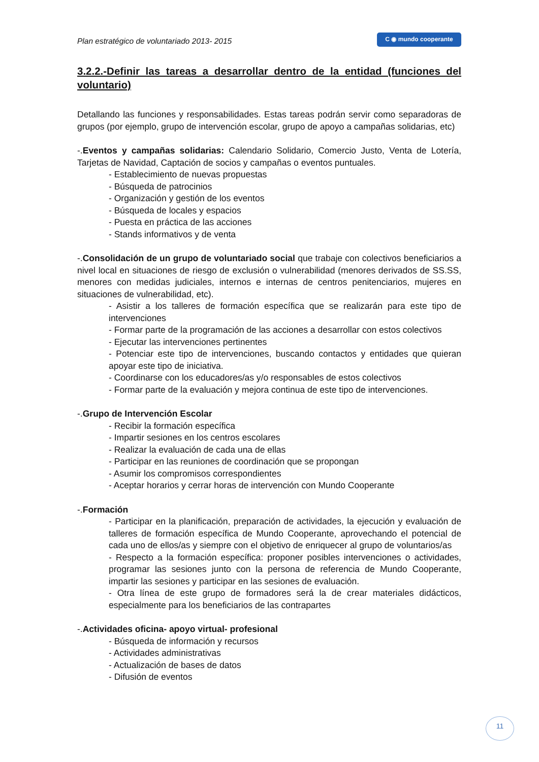Plan estratégico de voluntariado 2013- 2015
C ◉ mundo cooperante
3.2.2.-Definir las tareas a desarrollar dentro de la entidad (funciones del voluntario)
Detallando las funciones y responsabilidades. Estas tareas podrán servir como separadoras de grupos (por ejemplo, grupo de intervención escolar, grupo de apoyo a campañas solidarias, etc)
-.Eventos y campañas solidarias: Calendario Solidario, Comercio Justo, Venta de Lotería, Tarjetas de Navidad, Captación de socios y campañas o eventos puntuales.
- Establecimiento de nuevas propuestas
- Búsqueda de patrocinios
- Organización y gestión de los eventos
- Búsqueda de locales y espacios
- Puesta en práctica de las acciones
- Stands informativos y de venta
-.Consolidación de un grupo de voluntariado social que trabaje con colectivos beneficiarios a nivel local en situaciones de riesgo de exclusión o vulnerabilidad (menores derivados de SS.SS, menores con medidas judiciales, internos e internas de centros penitenciarios, mujeres en situaciones de vulnerabilidad, etc).
- Asistir a los talleres de formación específica que se realizarán para este tipo de intervenciones
- Formar parte de la programación de las acciones a desarrollar con estos colectivos
- Ejecutar las intervenciones pertinentes
- Potenciar este tipo de intervenciones, buscando contactos y entidades que quieran apoyar este tipo de iniciativa.
- Coordinarse con los educadores/as y/o responsables de estos colectivos
- Formar parte de la evaluación y mejora continua de este tipo de intervenciones.
-.Grupo de Intervención Escolar
- Recibir la formación específica
- Impartir sesiones en los centros escolares
- Realizar la evaluación de cada una de ellas
- Participar en las reuniones de coordinación que se propongan
- Asumir los compromisos correspondientes
- Aceptar horarios y cerrar horas de intervención con Mundo Cooperante
-.Formación
- Participar en la planificación, preparación de actividades, la ejecución y evaluación de talleres de formación específica de Mundo Cooperante, aprovechando el potencial de cada uno de ellos/as y siempre con el objetivo de enriquecer al grupo de voluntarios/as
- Respecto a la formación específica: proponer posibles intervenciones o actividades, programar las sesiones junto con la persona de referencia de Mundo Cooperante, impartir las sesiones y participar en las sesiones de evaluación.
- Otra línea de este grupo de formadores será la de crear materiales didácticos, especialmente para los beneficiarios de las contrapartes
-.Actividades oficina- apoyo virtual- profesional
- Búsqueda de información y recursos
- Actividades administrativas
- Actualización de bases de datos
- Difusión de eventos
11